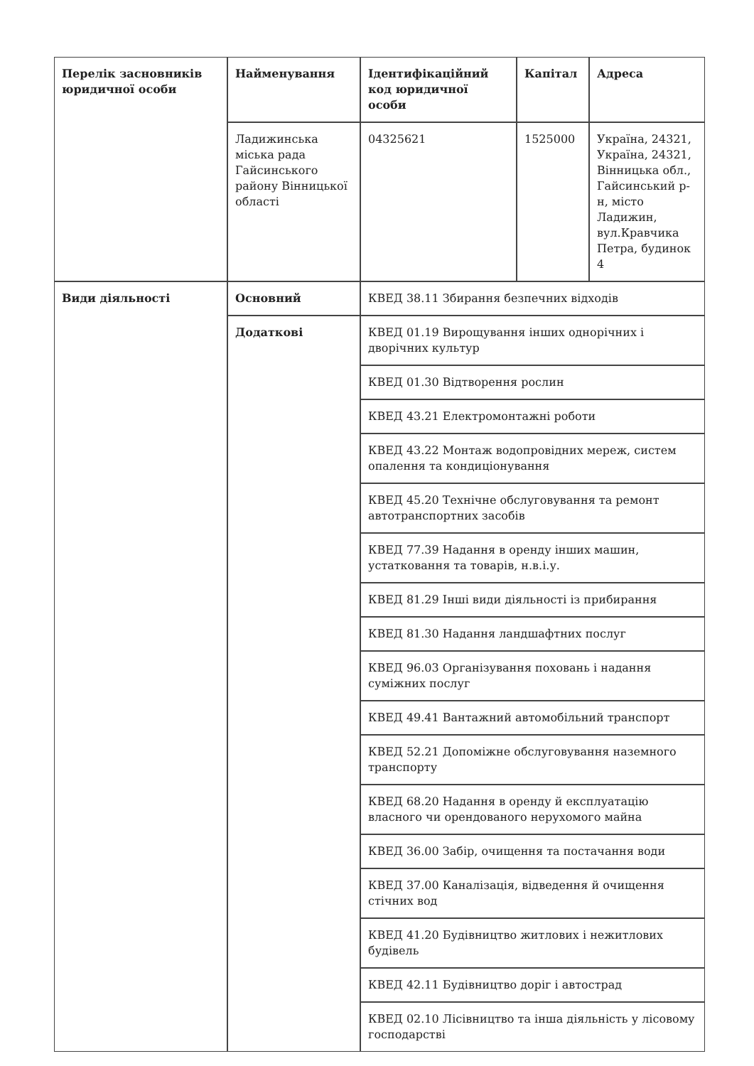| Перелік засновників юридичної особи | Найменування | Ідентифікаційний код юридичної особи | Капітал | Адреса |
| | Ладижинська міська рада Гайсинського району Вінницької області | 04325621 | 1525000 | Україна, 24321, Україна, 24321, Вінницька обл., Гайсинський р-н, місто Ладижин, вул.Кравчика Петра, будинок 4 |
| Види діяльності | Основний | КВЕД 38.11 Збирання безпечних відходів | | |
| | Додаткові | КВЕД 01.19 Вирощування інших однорічних і дворічних культур | | |
| | | КВЕД 01.30 Відтворення рослин | | |
| | | КВЕД 43.21 Електромонтажні роботи | | |
| | | КВЕД 43.22 Монтаж водопровідних мереж, систем опалення та кондиціонування | | |
| | | КВЕД 45.20 Технічне обслуговування та ремонт автотранспортних засобів | | |
| | | КВЕД 77.39 Надання в оренду інших машин, устатковання та товарів, н.в.і.у. | | |
| | | КВЕД 81.29 Інші види діяльності із прибирання | | |
| | | КВЕД 81.30 Надання ландшафтних послуг | | |
| | | КВЕД 96.03 Організування поховань і надання суміжних послуг | | |
| | | КВЕД 49.41 Вантажний автомобільний транспорт | | |
| | | КВЕД 52.21 Допоміжне обслуговування наземного транспорту | | |
| | | КВЕД 68.20 Надання в оренду й експлуатацію власного чи орендованого нерухомого майна | | |
| | | КВЕД 36.00 Забір, очищення та постачання води | | |
| | | КВЕД 37.00 Каналізація, відведення й очищення стічних вод | | |
| | | КВЕД 41.20 Будівництво житлових і нежитлових будівель | | |
| | | КВЕД 42.11 Будівництво доріг і автострад | | |
| | | КВЕД 02.10 Лісівництво та інша діяльність у лісовому господарстві | | |